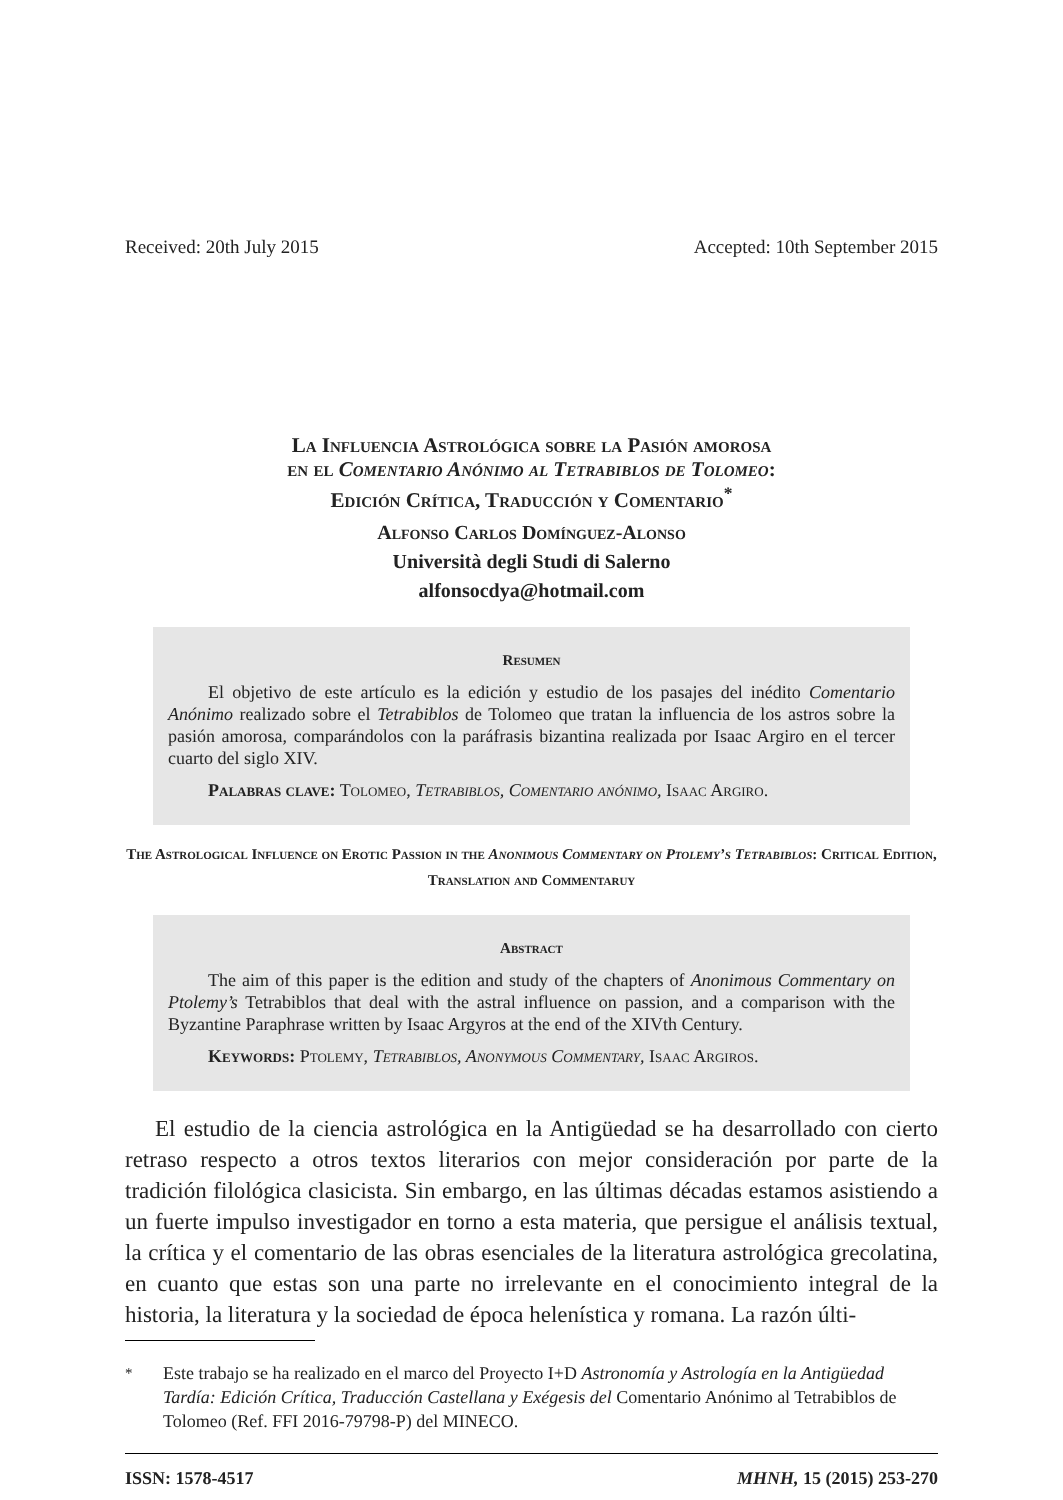Received: 20th July 2015 Accepted: 10th September 2015
La Influencia Astrológica sobre la Pasión amorosa
en el Comentario Anónimo al Tetrabiblos de Tolomeo:
Edición Crítica, Traducción y Comentario<sup>*</sup>
Alfonso Carlos Domínguez-Alonso
Università degli Studi di Salerno
alfonsocdya@hotmail.com
Resumen
El objetivo de este artículo es la edición y estudio de los pasajes del inédito Comentario Anónimo realizado sobre el Tetrabiblos de Tolomeo que tratan la influencia de los astros sobre la pasión amorosa, comparándolos con la paráfrasis bizantina realizada por Isaac Argiro en el tercer cuarto del siglo XIV.
Palabras clave: Tolomeo, Tetrabiblos, Comentario anónimo, Isaac Argiro.
The Astrological Influence on Erotic Passion in the Anonimous Commentary on Ptolemy’s Tetrabiblos: Critical Edition, Translation and Commentaruy
Abstract
The aim of this paper is the edition and study of the chapters of Anonimous Commentary on Ptolemy’s Tetrabiblos that deal with the astral influence on passion, and a comparison with the Byzantine Paraphrase written by Isaac Argyros at the end of the XIVth Century.
Keywords: Ptolemy, Tetrabiblos, Anonymous Commentary, Isaac Argiros.
El estudio de la ciencia astrológica en la Antigüedad se ha desarrollado con cierto retraso respecto a otros textos literarios con mejor consideración por parte de la tradición filológica clasicista. Sin embargo, en las últimas décadas estamos asistiendo a un fuerte impulso investigador en torno a esta materia, que persigue el análisis textual, la crítica y el comentario de las obras esenciales de la literatura astrológica grecolatina, en cuanto que estas son una parte no irrelevante en el conocimiento integral de la historia, la literatura y la sociedad de época helenística y romana. La razón últi-
<sup>*</sup> Este trabajo se ha realizado en el marco del Proyecto I+D Astronomía y Astrología en la Antigüedad Tardía: Edición Crítica, Traducción Castellana y Exégesis del Comentario Anónimo al Tetrabiblos de Tolomeo (Ref. FFI 2016-79798-P) del MINECO.
ISSN: 1578-4517 MHNH, 15 (2015) 253-270